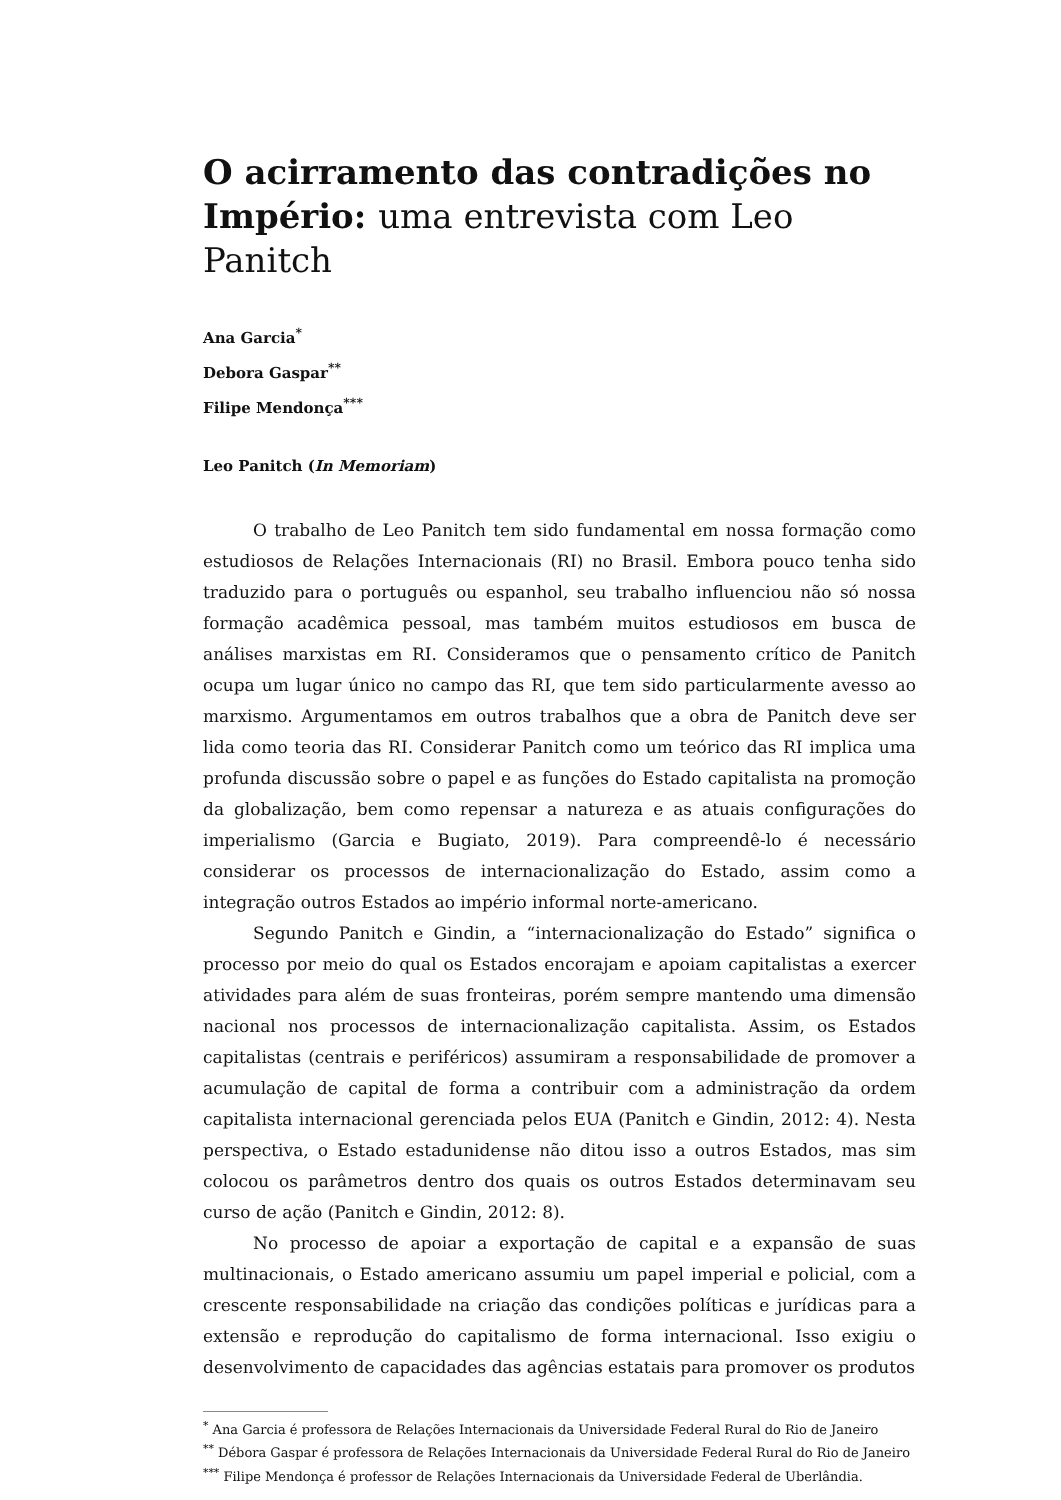O acirramento das contradições no Império: uma entrevista com Leo Panitch
Ana Garcia<sup>*</sup>
Debora Gaspar<sup>**</sup>
Filipe Mendonça<sup>***</sup>
Leo Panitch (In Memoriam)
O trabalho de Leo Panitch tem sido fundamental em nossa formação como estudiosos de Relações Internacionais (RI) no Brasil. Embora pouco tenha sido traduzido para o português ou espanhol, seu trabalho influenciou não só nossa formação acadêmica pessoal, mas também muitos estudiosos em busca de análises marxistas em RI. Consideramos que o pensamento crítico de Panitch ocupa um lugar único no campo das RI, que tem sido particularmente avesso ao marxismo. Argumentamos em outros trabalhos que a obra de Panitch deve ser lida como teoria das RI. Considerar Panitch como um teórico das RI implica uma profunda discussão sobre o papel e as funções do Estado capitalista na promoção da globalização, bem como repensar a natureza e as atuais configurações do imperialismo (Garcia e Bugiato, 2019). Para compreendê-lo é necessário considerar os processos de internacionalização do Estado, assim como a integração outros Estados ao império informal norte-americano.
Segundo Panitch e Gindin, a “internacionalização do Estado” significa o processo por meio do qual os Estados encorajam e apoiam capitalistas a exercer atividades para além de suas fronteiras, porém sempre mantendo uma dimensão nacional nos processos de internacionalização capitalista. Assim, os Estados capitalistas (centrais e periféricos) assumiram a responsabilidade de promover a acumulação de capital de forma a contribuir com a administração da ordem capitalista internacional gerenciada pelos EUA (Panitch e Gindin, 2012: 4). Nesta perspectiva, o Estado estadunidense não ditou isso a outros Estados, mas sim colocou os parâmetros dentro dos quais os outros Estados determinavam seu curso de ação (Panitch e Gindin, 2012: 8).
No processo de apoiar a exportação de capital e a expansão de suas multinacionais, o Estado americano assumiu um papel imperial e policial, com a crescente responsabilidade na criação das condições políticas e jurídicas para a extensão e reprodução do capitalismo de forma internacional. Isso exigiu o desenvolvimento de capacidades das agências estatais para promover os produtos
<sup>*</sup> Ana Garcia é professora de Relações Internacionais da Universidade Federal Rural do Rio de Janeiro
<sup>**</sup> Débora Gaspar é professora de Relações Internacionais da Universidade Federal Rural do Rio de Janeiro
<sup>***</sup> Filipe Mendonça é professor de Relações Internacionais da Universidade Federal de Uberlândia.